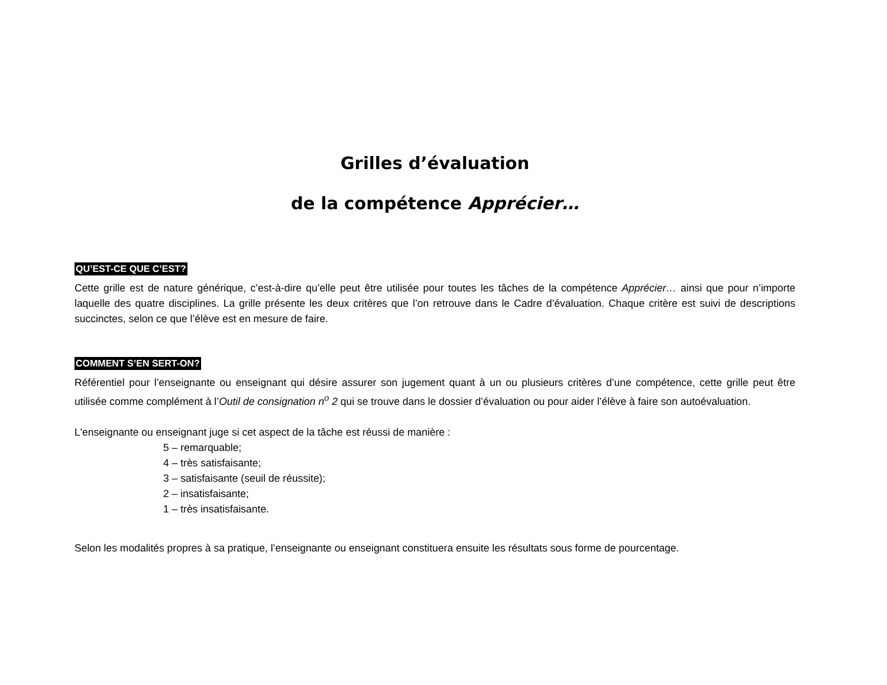Grilles d’évaluation
de la compétence Apprécier…
QU’EST-CE QUE C’EST?
Cette grille est de nature générique, c’est-à-dire qu’elle peut être utilisée pour toutes les tâches de la compétence Apprécier… ainsi que pour n’importe laquelle des quatre disciplines. La grille présente les deux critères que l’on retrouve dans le Cadre d’évaluation. Chaque critère est suivi de descriptions succinctes, selon ce que l’élève est en mesure de faire.
COMMENT S’EN SERT-ON?
Référentiel pour l’enseignante ou enseignant qui désire assurer son jugement quant à un ou plusieurs critères d’une compétence, cette grille peut être utilisée comme complément à l’Outil de consignation n<sup>o</sup> 2 qui se trouve dans le dossier d’évaluation ou pour aider l’élève à faire son autoévaluation.
L'enseignante ou enseignant juge si cet aspect de la tâche est réussi de manière :
5 – remarquable;
4 – très satisfaisante;
3 – satisfaisante (seuil de réussite);
2 – insatisfaisante;
1 – très insatisfaisante.
Selon les modalités propres à sa pratique, l’enseignante ou enseignant constituera ensuite les résultats sous forme de pourcentage.